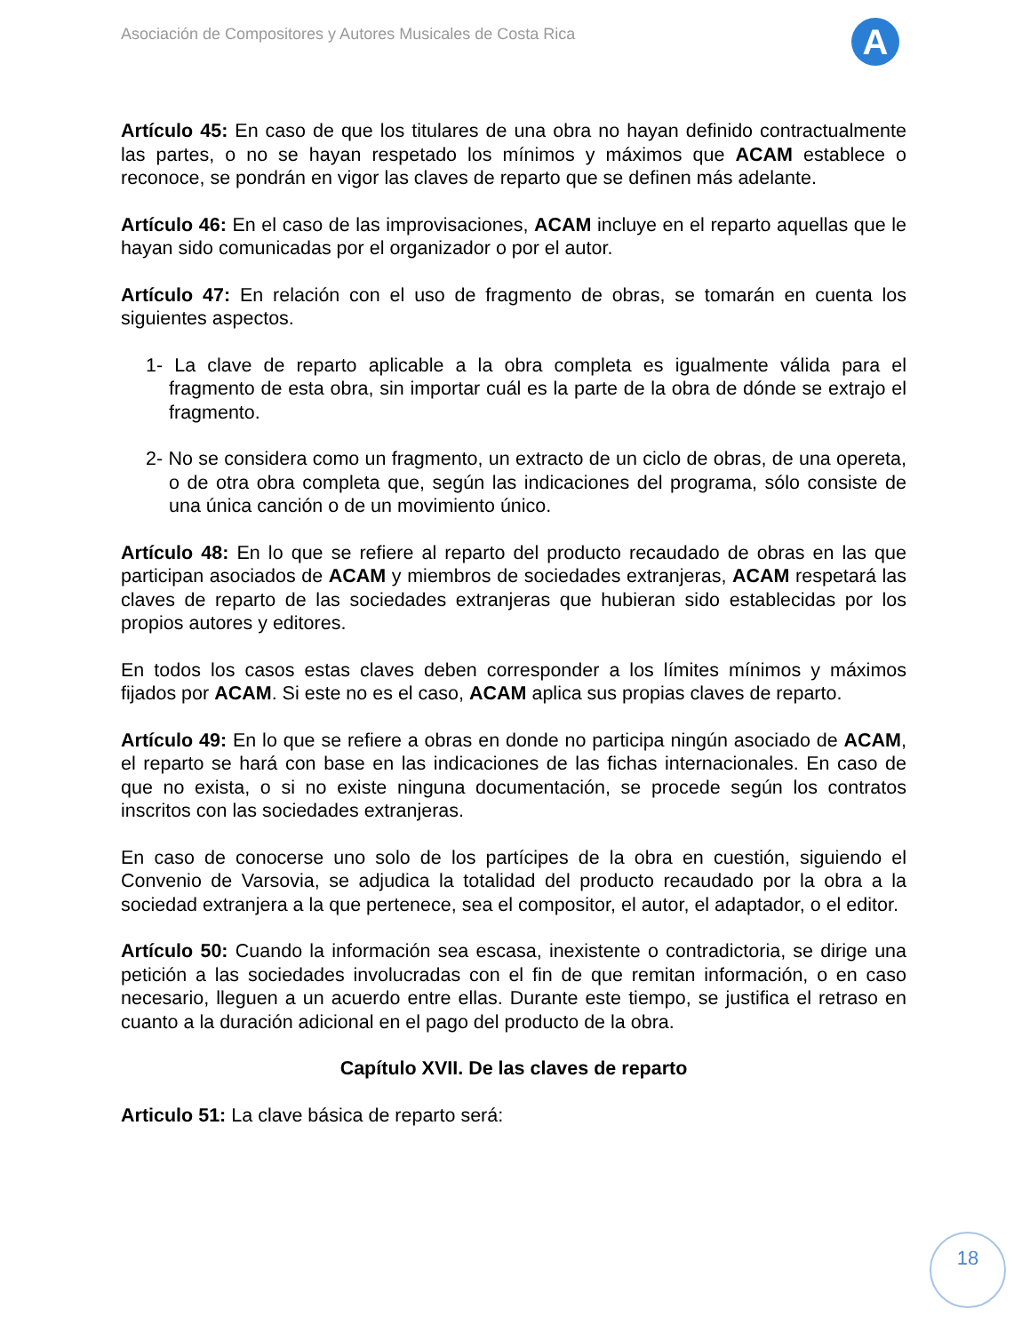Asociación de Compositores y Autores Musicales de Costa Rica
A
Artículo 45: En caso de que los titulares de una obra no hayan definido contractualmente las partes, o no se hayan respetado los mínimos y máximos que ACAM establece o reconoce, se pondrán en vigor las claves de reparto que se definen más adelante.
Artículo 46: En el caso de las improvisaciones, ACAM incluye en el reparto aquellas que le hayan sido comunicadas por el organizador o por el autor.
Artículo 47: En relación con el uso de fragmento de obras, se tomarán en cuenta los siguientes aspectos.
1- La clave de reparto aplicable a la obra completa es igualmente válida para el fragmento de esta obra, sin importar cuál es la parte de la obra de dónde se extrajo el fragmento.
2- No se considera como un fragmento, un extracto de un ciclo de obras, de una opereta, o de otra obra completa que, según las indicaciones del programa, sólo consiste de una única canción o de un movimiento único.
Artículo 48: En lo que se refiere al reparto del producto recaudado de obras en las que participan asociados de ACAM y miembros de sociedades extranjeras, ACAM respetará las claves de reparto de las sociedades extranjeras que hubieran sido establecidas por los propios autores y editores.
En todos los casos estas claves deben corresponder a los límites mínimos y máximos fijados por ACAM. Si este no es el caso, ACAM aplica sus propias claves de reparto.
Artículo 49: En lo que se refiere a obras en donde no participa ningún asociado de ACAM, el reparto se hará con base en las indicaciones de las fichas internacionales. En caso de que no exista, o si no existe ninguna documentación, se procede según los contratos inscritos con las sociedades extranjeras.
En caso de conocerse uno solo de los partícipes de la obra en cuestión, siguiendo el Convenio de Varsovia, se adjudica la totalidad del producto recaudado por la obra a la sociedad extranjera a la que pertenece, sea el compositor, el autor, el adaptador, o el editor.
Artículo 50: Cuando la información sea escasa, inexistente o contradictoria, se dirige una petición a las sociedades involucradas con el fin de que remitan información, o en caso necesario, lleguen a un acuerdo entre ellas. Durante este tiempo, se justifica el retraso en cuanto a la duración adicional en el pago del producto de la obra.
Capítulo XVII. De las claves de reparto
Articulo 51: La clave básica de reparto será:
18